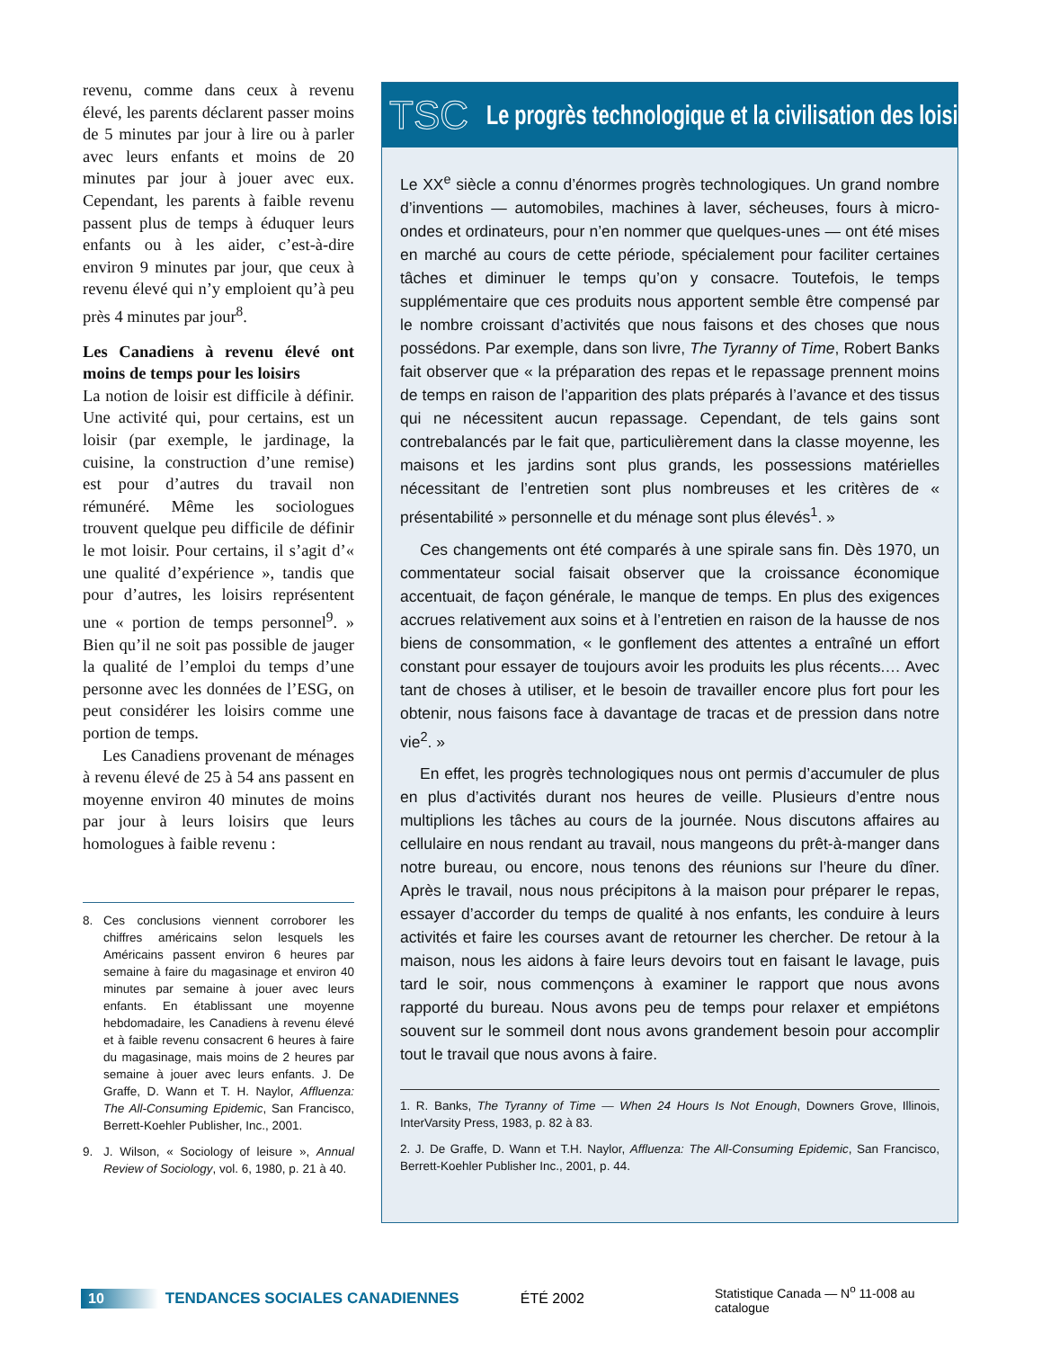revenu, comme dans ceux à revenu élevé, les parents déclarent passer moins de 5 minutes par jour à lire ou à parler avec leurs enfants et moins de 20 minutes par jour à jouer avec eux. Cependant, les parents à faible revenu passent plus de temps à éduquer leurs enfants ou à les aider, c’est-à-dire environ 9 minutes par jour, que ceux à revenu élevé qui n’y emploient qu’à peu près 4 minutes par jour<sup>8</sup>.
Les Canadiens à revenu élevé ont moins de temps pour les loisirs
La notion de loisir est difficile à définir. Une activité qui, pour certains, est un loisir (par exemple, le jardinage, la cuisine, la construction d’une remise) est pour d’autres du travail non rémunéré. Même les sociologues trouvent quelque peu difficile de définir le mot loisir. Pour certains, il s’agit d’« une qualité d’expérience », tandis que pour d’autres, les loisirs représentent une « portion de temps personnel<sup>9</sup>. » Bien qu’il ne soit pas possible de jauger la qualité de l’emploi du temps d’une personne avec les données de l’ESG, on peut considérer les loisirs comme une portion de temps.
Les Canadiens provenant de ménages à revenu élevé de 25 à 54 ans passent en moyenne environ 40 minutes de moins par jour à leurs loisirs que leurs homologues à faible revenu :
8. Ces conclusions viennent corroborer les chiffres américains selon lesquels les Américains passent environ 6 heures par semaine à faire du magasinage et environ 40 minutes par semaine à jouer avec leurs enfants. En établissant une moyenne hebdomadaire, les Canadiens à revenu élevé et à faible revenu consacrent 6 heures à faire du magasinage, mais moins de 2 heures par semaine à jouer avec leurs enfants. J. De Graffe, D. Wann et T. H. Naylor, Affluenza: The All-Consuming Epidemic, San Francisco, Berrett-Koehler Publisher, Inc., 2001.
9. J. Wilson, « Sociology of leisure », Annual Review of Sociology, vol. 6, 1980, p. 21 à 40.
TSC Le progrès technologique et la civilisation des loisirs
Le XX<sup>e</sup> siècle a connu d’énormes progrès technologiques. Un grand nombre d’inventions — automobiles, machines à laver, sécheuses, fours à micro-ondes et ordinateurs, pour n’en nommer que quelques-unes — ont été mises en marché au cours de cette période, spécialement pour faciliter certaines tâches et diminuer le temps qu’on y consacre. Toutefois, le temps supplémentaire que ces produits nous apportent semble être compensé par le nombre croissant d’activités que nous faisons et des choses que nous possédons. Par exemple, dans son livre, The Tyranny of Time, Robert Banks fait observer que « la préparation des repas et le repassage prennent moins de temps en raison de l’apparition des plats préparés à l’avance et des tissus qui ne nécessitent aucun repassage. Cependant, de tels gains sont contrebalancés par le fait que, particulièrement dans la classe moyenne, les maisons et les jardins sont plus grands, les possessions matérielles nécessitant de l’entretien sont plus nombreuses et les critères de « présentabilité » personnelle et du ménage sont plus élevés<sup>1</sup>. »
Ces changements ont été comparés à une spirale sans fin. Dès 1970, un commentateur social faisait observer que la croissance économique accentuait, de façon générale, le manque de temps. En plus des exigences accrues relativement aux soins et à l’entretien en raison de la hausse de nos biens de consommation, « le gonflement des attentes a entraîné un effort constant pour essayer de toujours avoir les produits les plus récents.… Avec tant de choses à utiliser, et le besoin de travailler encore plus fort pour les obtenir, nous faisons face à davantage de tracas et de pression dans notre vie<sup>2</sup>. »
En effet, les progrès technologiques nous ont permis d’accumuler de plus en plus d’activités durant nos heures de veille. Plusieurs d’entre nous multiplions les tâches au cours de la journée. Nous discutons affaires au cellulaire en nous rendant au travail, nous mangeons du prêt-à-manger dans notre bureau, ou encore, nous tenons des réunions sur l’heure du dîner. Après le travail, nous nous précipitons à la maison pour préparer le repas, essayer d’accorder du temps de qualité à nos enfants, les conduire à leurs activités et faire les courses avant de retourner les chercher. De retour à la maison, nous les aidons à faire leurs devoirs tout en faisant le lavage, puis tard le soir, nous commençons à examiner le rapport que nous avons rapporté du bureau. Nous avons peu de temps pour relaxer et empiétons souvent sur le sommeil dont nous avons grandement besoin pour accomplir tout le travail que nous avons à faire.
1. R. Banks, The Tyranny of Time — When 24 Hours Is Not Enough, Downers Grove, Illinois, InterVarsity Press, 1983, p. 82 à 83.
2. J. De Graffe, D. Wann et T.H. Naylor, Affluenza: The All-Consuming Epidemic, San Francisco, Berrett-Koehler Publisher Inc., 2001, p. 44.
10 TENDANCES SOCIALES CANADIENNES ÉTÉ 2002 Statistique Canada — N<sup>o</sup> 11-008 au catalogue